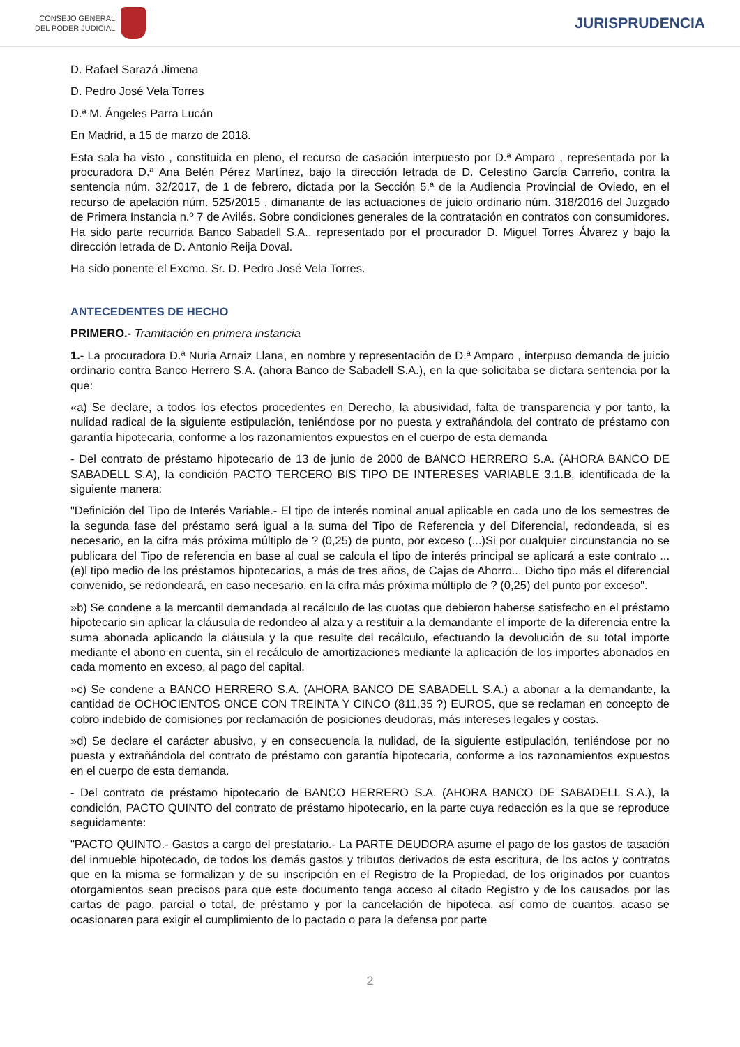CONSEJO GENERAL
DEL PODER JUDICIAL
JURISPRUDENCIA
D. Rafael Sarazá Jimena
D. Pedro José Vela Torres
D.ª M. Ángeles Parra Lucán
En Madrid, a 15 de marzo de 2018.
Esta sala ha visto , constituida en pleno, el recurso de casación interpuesto por D.ª Amparo , representada por la procuradora D.ª Ana Belén Pérez Martínez, bajo la dirección letrada de D. Celestino García Carreño, contra la sentencia núm. 32/2017, de 1 de febrero, dictada por la Sección 5.ª de la Audiencia Provincial de Oviedo, en el recurso de apelación núm. 525/2015 , dimanante de las actuaciones de juicio ordinario núm. 318/2016 del Juzgado de Primera Instancia n.º 7 de Avilés. Sobre condiciones generales de la contratación en contratos con consumidores. Ha sido parte recurrida Banco Sabadell S.A., representado por el procurador D. Miguel Torres Álvarez y bajo la dirección letrada de D. Antonio Reija Doval.
Ha sido ponente el Excmo. Sr. D. Pedro José Vela Torres.
ANTECEDENTES DE HECHO
PRIMERO.- Tramitación en primera instancia
1.- La procuradora D.ª Nuria Arnaiz Llana, en nombre y representación de D.ª Amparo , interpuso demanda de juicio ordinario contra Banco Herrero S.A. (ahora Banco de Sabadell S.A.), en la que solicitaba se dictara sentencia por la que:
«a) Se declare, a todos los efectos procedentes en Derecho, la abusividad, falta de transparencia y por tanto, la nulidad radical de la siguiente estipulación, teniéndose por no puesta y extrañándola del contrato de préstamo con garantía hipotecaria, conforme a los razonamientos expuestos en el cuerpo de esta demanda
- Del contrato de préstamo hipotecario de 13 de junio de 2000 de BANCO HERRERO S.A. (AHORA BANCO DE SABADELL S.A), la condición PACTO TERCERO BIS TIPO DE INTERESES VARIABLE 3.1.B, identificada de la siguiente manera:
"Definición del Tipo de Interés Variable.- El tipo de interés nominal anual aplicable en cada uno de los semestres de la segunda fase del préstamo será igual a la suma del Tipo de Referencia y del Diferencial, redondeada, si es necesario, en la cifra más próxima múltiplo de ? (0,25) de punto, por exceso (...)Si por cualquier circunstancia no se publicara del Tipo de referencia en base al cual se calcula el tipo de interés principal se aplicará a este contrato ... (e)l tipo medio de los préstamos hipotecarios, a más de tres años, de Cajas de Ahorro... Dicho tipo más el diferencial convenido, se redondeará, en caso necesario, en la cifra más próxima múltiplo de ? (0,25) del punto por exceso".
»b) Se condene a la mercantil demandada al recálculo de las cuotas que debieron haberse satisfecho en el préstamo hipotecario sin aplicar la cláusula de redondeo al alza y a restituir a la demandante el importe de la diferencia entre la suma abonada aplicando la cláusula y la que resulte del recálculo, efectuando la devolución de su total importe mediante el abono en cuenta, sin el recálculo de amortizaciones mediante la aplicación de los importes abonados en cada momento en exceso, al pago del capital.
»c) Se condene a BANCO HERRERO S.A. (AHORA BANCO DE SABADELL S.A.) a abonar a la demandante, la cantidad de OCHOCIENTOS ONCE CON TREINTA Y CINCO (811,35 ?) EUROS, que se reclaman en concepto de cobro indebido de comisiones por reclamación de posiciones deudoras, más intereses legales y costas.
»d) Se declare el carácter abusivo, y en consecuencia la nulidad, de la siguiente estipulación, teniéndose por no puesta y extrañándola del contrato de préstamo con garantía hipotecaria, conforme a los razonamientos expuestos en el cuerpo de esta demanda.
- Del contrato de préstamo hipotecario de BANCO HERRERO S.A. (AHORA BANCO DE SABADELL S.A.), la condición, PACTO QUINTO del contrato de préstamo hipotecario, en la parte cuya redacción es la que se reproduce seguidamente:
"PACTO QUINTO.- Gastos a cargo del prestatario.- La PARTE DEUDORA asume el pago de los gastos de tasación del inmueble hipotecado, de todos los demás gastos y tributos derivados de esta escritura, de los actos y contratos que en la misma se formalizan y de su inscripción en el Registro de la Propiedad, de los originados por cuantos otorgamientos sean precisos para que este documento tenga acceso al citado Registro y de los causados por las cartas de pago, parcial o total, de préstamo y por la cancelación de hipoteca, así como de cuantos, acaso se ocasionaren para exigir el cumplimiento de lo pactado o para la defensa por parte
2